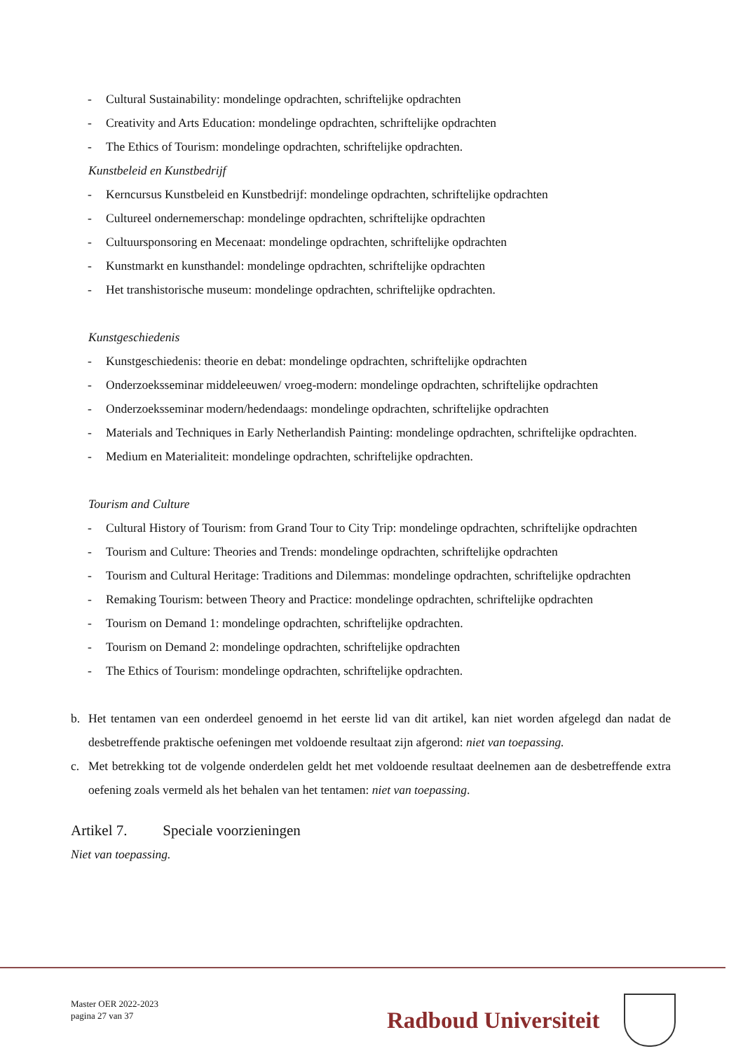- Cultural Sustainability: mondelinge opdrachten, schriftelijke opdrachten
- Creativity and Arts Education: mondelinge opdrachten, schriftelijke opdrachten
- The Ethics of Tourism: mondelinge opdrachten, schriftelijke opdrachten.
Kunstbeleid en Kunstbedrijf
- Kerncursus Kunstbeleid en Kunstbedrijf: mondelinge opdrachten, schriftelijke opdrachten
- Cultureel ondernemerschap: mondelinge opdrachten, schriftelijke opdrachten
- Cultuursponsoring en Mecenaat: mondelinge opdrachten, schriftelijke opdrachten
- Kunstmarkt en kunsthandel: mondelinge opdrachten, schriftelijke opdrachten
- Het transhistorische museum: mondelinge opdrachten, schriftelijke opdrachten.
Kunstgeschiedenis
- Kunstgeschiedenis: theorie en debat: mondelinge opdrachten, schriftelijke opdrachten
- Onderzoeksseminar middeleeuwen/ vroeg-modern: mondelinge opdrachten, schriftelijke opdrachten
- Onderzoeksseminar modern/hedendaags: mondelinge opdrachten, schriftelijke opdrachten
- Materials and Techniques in Early Netherlandish Painting: mondelinge opdrachten, schriftelijke opdrachten.
- Medium en Materialiteit: mondelinge opdrachten, schriftelijke opdrachten.
Tourism and Culture
- Cultural History of Tourism: from Grand Tour to City Trip: mondelinge opdrachten, schriftelijke opdrachten
- Tourism and Culture: Theories and Trends: mondelinge opdrachten, schriftelijke opdrachten
- Tourism and Cultural Heritage: Traditions and Dilemmas: mondelinge opdrachten, schriftelijke opdrachten
- Remaking Tourism: between Theory and Practice: mondelinge opdrachten, schriftelijke opdrachten
- Tourism on Demand 1: mondelinge opdrachten, schriftelijke opdrachten.
- Tourism on Demand 2: mondelinge opdrachten, schriftelijke opdrachten
- The Ethics of Tourism: mondelinge opdrachten, schriftelijke opdrachten.
b. Het tentamen van een onderdeel genoemd in het eerste lid van dit artikel, kan niet worden afgelegd dan nadat de desbetreffende praktische oefeningen met voldoende resultaat zijn afgerond: niet van toepassing.
c. Met betrekking tot de volgende onderdelen geldt het met voldoende resultaat deelnemen aan de desbetreffende extra oefening zoals vermeld als het behalen van het tentamen: niet van toepassing.
Artikel 7. Speciale voorzieningen
Niet van toepassing.
Master OER 2022-2023
pagina 27 van 37
Radboud Universiteit